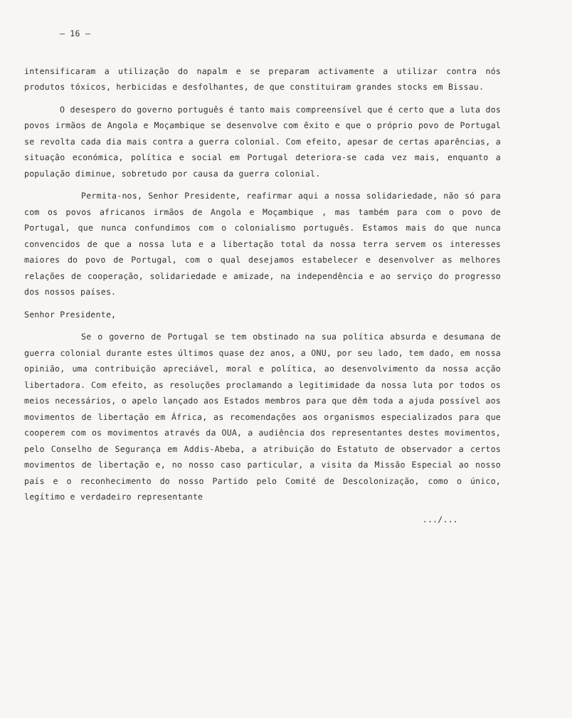– 16 –
intensificaram a utilização do napalm e se preparam activamente a utilizar contra nós produtos tóxicos, herbicidas e desfolhantes, de que constituiram grandes stocks em Bissau.
O desespero do governo português é tanto mais compreensível que é certo que a luta dos povos irmãos de Angola e Moçambique se desenvolve com êxito e que o próprio povo de Portugal se revolta cada dia mais contra a guerra colonial. Com efeito, apesar de certas aparências, a situação económica, política e social em Portugal deteriora-se cada vez mais, enquanto a população diminue, sobretudo por causa da guerra colonial.
Permita-nos, Senhor Presidente, reafirmar aqui a nossa solidariedade, não só para com os povos africanos irmãos de Angola e Moçambique , mas também para com o povo de Portugal, que nunca confundimos com o colonialismo português. Estamos mais do que nunca convencidos de que a nossa luta e a libertação total da nossa terra servem os interesses maiores do povo de Portugal, com o qual desejamos estabelecer e desenvolver as melhores relações de cooperação, solidariedade e amizade, na independência e ao serviço do progresso dos nossos países.
Senhor Presidente,
Se o governo de Portugal se tem obstinado na sua política absurda e desumana de guerra colonial durante estes últimos quase dez anos, a ONU, por seu lado, tem dado, em nossa opinião, uma contribuição apreciável, moral e política, ao desenvolvimento da nossa acção libertadora. Com efeito, as resoluções proclamando a legitimidade da nossa luta por todos os meios necessários, o apelo lançado aos Estados membros para que dêm toda a ajuda possível aos movimentos de libertação em África, as recomendações aos organismos especializados para que cooperem com os movimentos através da OUA, a audiência dos representantes destes movimentos, pelo Conselho de Segurança em Addis-Abeba, a atribuição do Estatuto de observador a certos movimentos de libertação e, no nosso caso particular, a visita da Missão Especial ao nosso país e o reconhecimento do nosso Partido pelo Comité de Descolonização, como o único, legítimo e verdadeiro representante
.../...